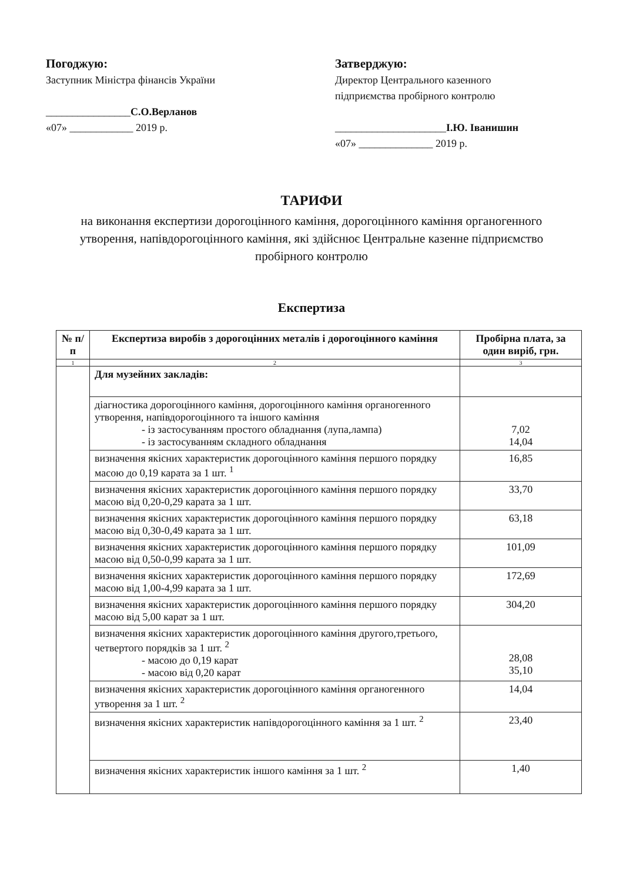Погоджую:
Заступник Міністра фінансів України
________________С.О.Верланов
«07» ____________ 2019 р.
Затверджую:
Директор Центрального казенного підприємства пробірного контролю
_____________________І.Ю. Іванишин
«07» ______________ 2019 р.
ТАРИФИ
на виконання експертизи дорогоцінного каміння, дорогоцінного каміння органогенного утворення, напівдорогоцінного каміння, які здійснює Центральне казенне підприємство пробірного контролю
Експертиза
| № п/п | Експертиза виробів з дорогоцінних металів і дорогоцінного каміння | Пробірна плата, за один виріб, грн. |
| --- | --- | --- |
| 1 | 2 | 3 |
| | Для музейних закладів: | |
| | діагностика дорогоцінного каміння, дорогоцінного каміння органогенного утворення, напівдорогоцінного та іншого каміння - із застосуванням простого обладнання (лупа,лампа) - із застосуванням складного обладнання | 7,02 14,04 |
| | визначення якісних характеристик дорогоцінного каміння першого порядку масою до 0,19 карата за 1 шт. <sup>1</sup> | 16,85 |
| | визначення якісних характеристик дорогоцінного каміння першого порядку масою від 0,20-0,29 карата за 1 шт. | 33,70 |
| | визначення якісних характеристик дорогоцінного каміння першого порядку масою від 0,30-0,49 карата за 1 шт. | 63,18 |
| | визначення якісних характеристик дорогоцінного каміння першого порядку масою від 0,50-0,99 карата за 1 шт. | 101,09 |
| | визначення якісних характеристик дорогоцінного каміння першого порядку масою від 1,00-4,99 карата за 1 шт. | 172,69 |
| | визначення якісних характеристик дорогоцінного каміння першого порядку масою від 5,00 карат за 1 шт. | 304,20 |
| | визначення якісних характеристик дорогоцінного каміння другого,третього, четвертого порядків за 1 шт. <sup>2</sup> - масою до 0,19 карат - масою від 0,20 карат | 28,08 35,10 |
| | визначення якісних характеристик дорогоцінного каміння органогенного утворення за 1 шт. <sup>2</sup> | 14,04 |
| | визначення якісних характеристик напівдорогоцінного каміння за 1 шт. <sup>2</sup> | 23,40 |
| | визначення якісних характеристик іншого каміння за 1 шт. <sup>2</sup> | 1,40 |